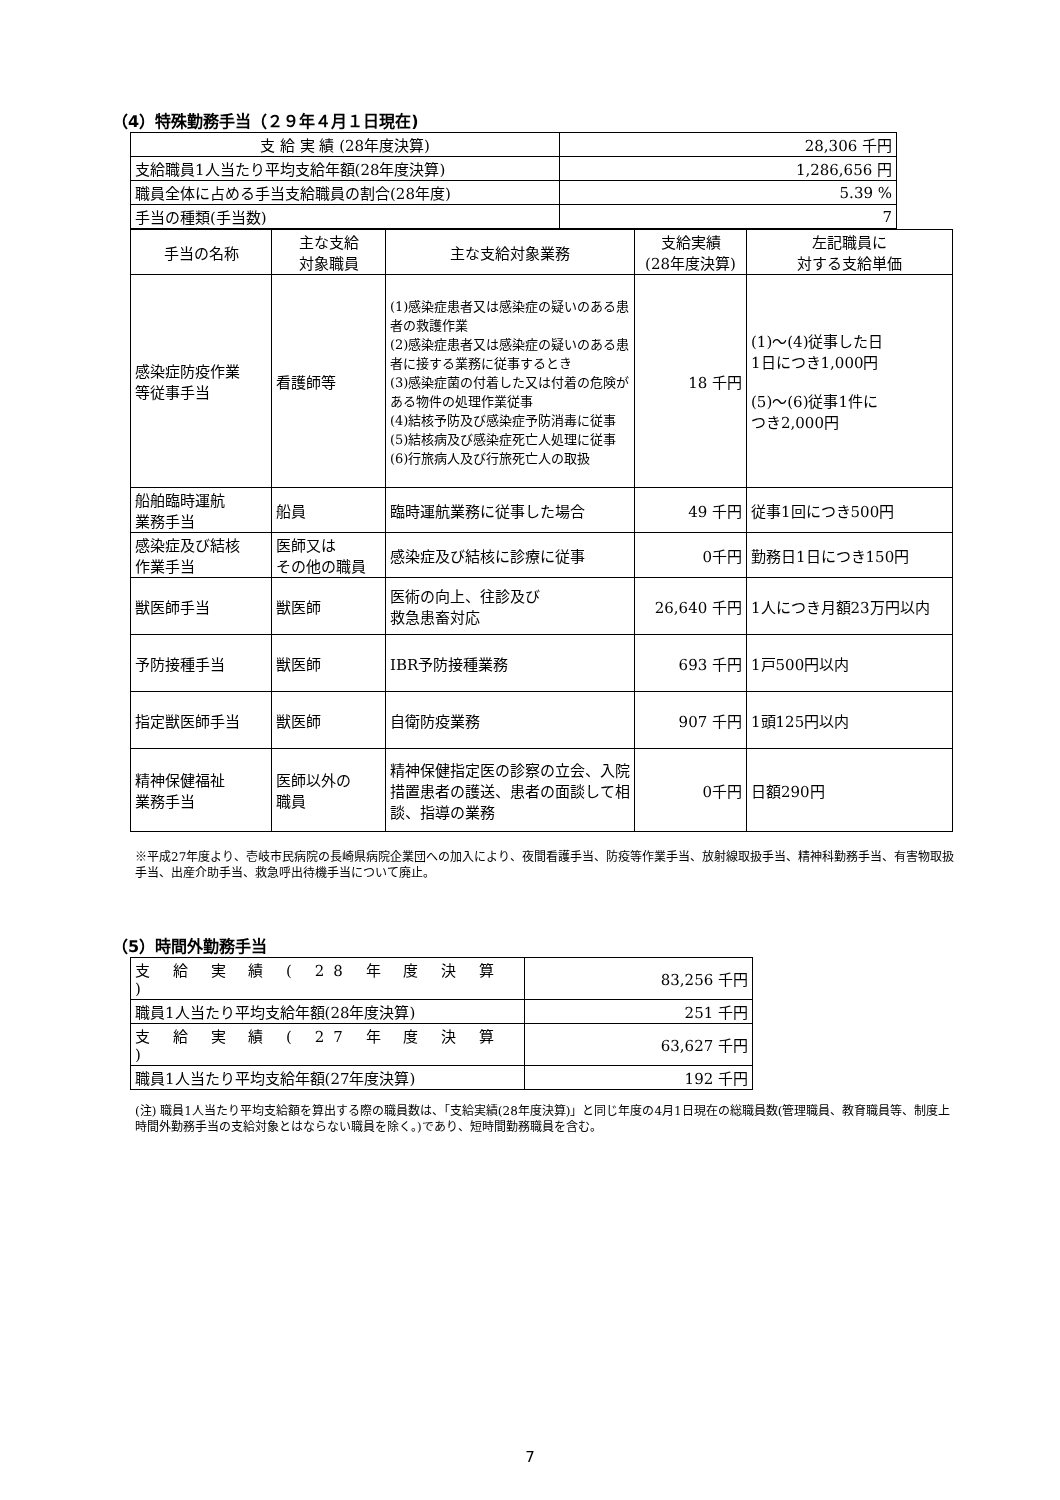（4）特殊勤務手当（２９年４月１日現在)
| 支 給 実 績 (28年度決算) | 28,306 千円 |
| 支給職員1人当たり平均支給年額(28年度決算) | 1,286,656 円 |
| 職員全体に占める手当支給職員の割合(28年度) | 5.39 % |
| 手当の種類(手当数) | 7 |
| 手当の名称 | 主な支給 対象職員 | 主な支給対象業務 | 支給実績 (28年度決算) | 左記職員に 対する支給単価 |
| --- | --- | --- | --- | --- |
| 感染症防疫作業 等従事手当 | 看護師等 | (1)感染症患者又は感染症の疑いのある患者の救護作業 (2)感染症患者又は感染症の疑いのある患者に接する業務に従事するとき (3)感染症菌の付着した又は付着の危険がある物件の処理作業従事 (4)結核予防及び感染症予防消毒に従事 (5)結核病及び感染症死亡人処理に従事 (6)行旅病人及び行旅死亡人の取扱 | 18 千円 | (1)～(4)従事した日 1日につき1,000円 (5)～(6)従事1件に つき2,000円 |
| 船舶臨時運航 業務手当 | 船員 | 臨時運航業務に従事した場合 | 49 千円 | 従事1回につき500円 |
| 感染症及び結核 作業手当 | 医師又は その他の職員 | 感染症及び結核に診療に従事 | 0千円 | 勤務日1日につき150円 |
| 獣医師手当 | 獣医師 | 医術の向上、往診及び 救急患畜対応 | 26,640 千円 | 1人につき月額23万円以内 |
| 予防接種手当 | 獣医師 | IBR予防接種業務 | 693 千円 | 1戸500円以内 |
| 指定獣医師手当 | 獣医師 | 自衛防疫業務 | 907 千円 | 1頭125円以内 |
| 精神保健福祉 業務手当 | 医師以外の 職員 | 精神保健指定医の診察の立会、入院措置患者の護送、患者の面談して相談、指導の業務 | 0千円 | 日額290円 |
※平成27年度より、壱岐市民病院の長崎県病院企業団への加入により、夜間看護手当、防疫等作業手当、放射線取扱手当、精神科勤務手当、有害物取扱手当、出産介助手当、救急呼出待機手当について廃止。
（5）時間外勤務手当
| 支 給 実 績 ( 28 年 度 決 算 ) | 83,256 千円 |
| 職員1人当たり平均支給年額(28年度決算) | 251 千円 |
| 支 給 実 績 ( 27 年 度 決 算 ) | 63,627 千円 |
| 職員1人当たり平均支給年額(27年度決算) | 192 千円 |
(注) 職員1人当たり平均支給額を算出する際の職員数は、「支給実績(28年度決算)」と同じ年度の4月1日現在の総職員数(管理職員、教育職員等、制度上時間外勤務手当の支給対象とはならない職員を除く。)であり、短時間勤務職員を含む。
7